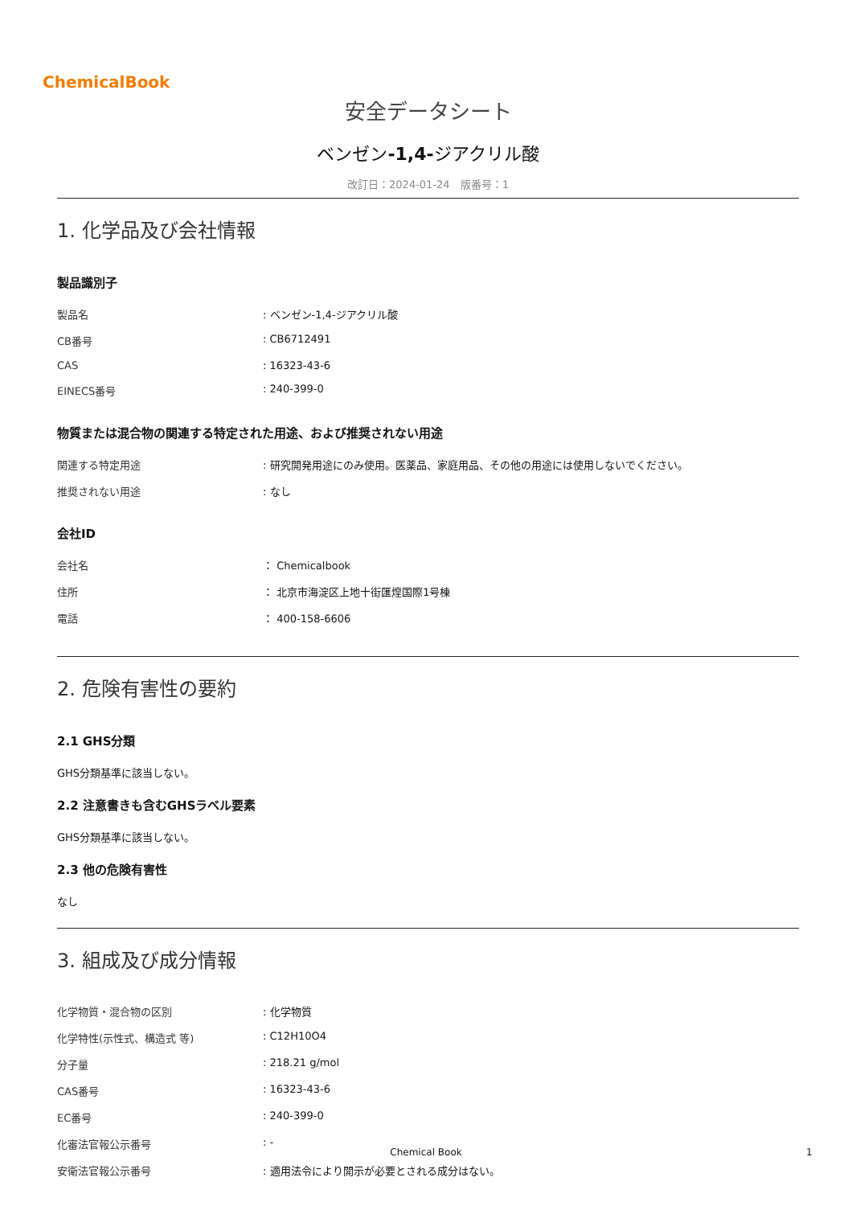ChemicalBook
安全データシート
ベンゼン-1,4-ジアクリル酸
改訂日：2024-01-24　版番号：1
1. 化学品及び会社情報
製品識別子
| 製品名 | : ベンゼン-1,4-ジアクリル酸 |
| CB番号 | : CB6712491 |
| CAS | : 16323-43-6 |
| EINECS番号 | : 240-399-0 |
物質または混合物の関連する特定された用途、および推奨されない用途
| 関連する特定用途 | : 研究開発用途にのみ使用。医薬品、家庭用品、その他の用途には使用しないでください。 |
| 推奨されない用途 | : なし |
会社ID
| 会社名 | ： Chemicalbook |
| 住所 | ： 北京市海淀区上地十街匯煌国際1号棟 |
| 電話 | ： 400-158-6606 |
2. 危険有害性の要約
2.1 GHS分類
GHS分類基準に該当しない。
2.2 注意書きも含むGHSラベル要素
GHS分類基準に該当しない。
2.3 他の危険有害性
なし
3. 組成及び成分情報
| 化学物質・混合物の区別 | : 化学物質 |
| 化学特性(示性式、構造式 等) | : C12H10O4 |
| 分子量 | : 218.21 g/mol |
| CAS番号 | : 16323-43-6 |
| EC番号 | : 240-399-0 |
| 化審法官報公示番号 | : - |
| 安衛法官報公示番号 | : 適用法令により開示が必要とされる成分はない。 |
Chemical Book 1